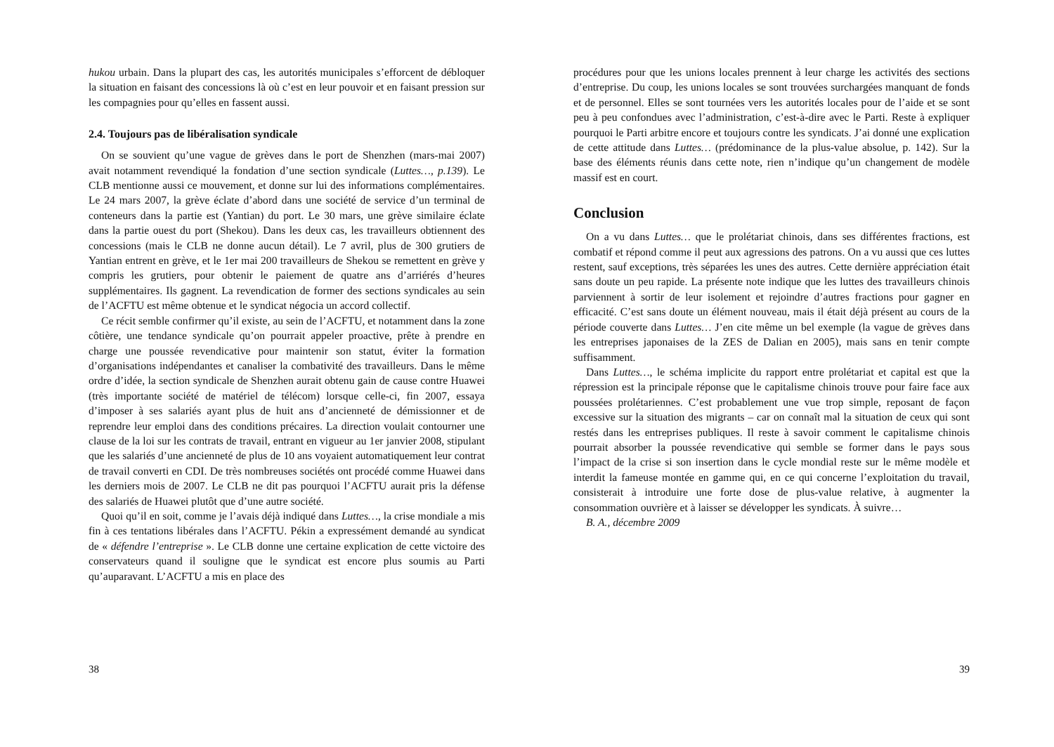hukou urbain. Dans la plupart des cas, les autorités municipales s’efforcent de débloquer la situation en faisant des concessions là où c’est en leur pouvoir et en faisant pression sur les compagnies pour qu’elles en fassent aussi.
2.4. Toujours pas de libéralisation syndicale
On se souvient qu’une vague de grèves dans le port de Shenzhen (mars-mai 2007) avait notamment revendiqué la fondation d’une section syndicale (Luttes…, p.139). Le CLB mentionne aussi ce mouvement, et donne sur lui des informations complémentaires. Le 24 mars 2007, la grève éclate d’abord dans une société de service d’un terminal de conteneurs dans la partie est (Yantian) du port. Le 30 mars, une grève similaire éclate dans la partie ouest du port (Shekou). Dans les deux cas, les travailleurs obtiennent des concessions (mais le CLB ne donne aucun détail). Le 7 avril, plus de 300 grutiers de Yantian entrent en grève, et le 1er mai 200 travailleurs de Shekou se remettent en grève y compris les grutiers, pour obtenir le paiement de quatre ans d’arriérés d’heures supplémentaires. Ils gagnent. La revendication de former des sections syndicales au sein de l’ACFTU est même obtenue et le syndicat négocia un accord collectif.
Ce récit semble confirmer qu’il existe, au sein de l’ACFTU, et notamment dans la zone côtière, une tendance syndicale qu’on pourrait appeler proactive, prête à prendre en charge une poussée revendicative pour maintenir son statut, éviter la formation d’organisations indépendantes et canaliser la combativité des travailleurs. Dans le même ordre d’idée, la section syndicale de Shenzhen aurait obtenu gain de cause contre Huawei (très importante société de matériel de télécom) lorsque celle-ci, fin 2007, essaya d’imposer à ses salariés ayant plus de huit ans d’ancienneté de démissionner et de reprendre leur emploi dans des conditions précaires. La direction voulait contourner une clause de la loi sur les contrats de travail, entrant en vigueur au 1er janvier 2008, stipulant que les salariés d’une ancienneté de plus de 10 ans voyaient automatiquement leur contrat de travail converti en CDI. De très nombreuses sociétés ont procédé comme Huawei dans les derniers mois de 2007. Le CLB ne dit pas pourquoi l’ACFTU aurait pris la défense des salariés de Huawei plutôt que d’une autre société.
Quoi qu’il en soit, comme je l’avais déjà indiqué dans Luttes…, la crise mondiale a mis fin à ces tentations libérales dans l’ACFTU. Pékin a expressément demandé au syndicat de « défendre l’entreprise ». Le CLB donne une certaine explication de cette victoire des conservateurs quand il souligne que le syndicat est encore plus soumis au Parti qu’auparavant. L’ACFTU a mis en place des
38
procédures pour que les unions locales prennent à leur charge les activités des sections d’entreprise. Du coup, les unions locales se sont trouvées surchargées manquant de fonds et de personnel. Elles se sont tournées vers les autorités locales pour de l’aide et se sont peu à peu confondues avec l’administration, c’est-à-dire avec le Parti. Reste à expliquer pourquoi le Parti arbitre encore et toujours contre les syndicats. J’ai donné une explication de cette attitude dans Luttes… (prédominance de la plus-value absolue, p. 142). Sur la base des éléments réunis dans cette note, rien n’indique qu’un changement de modèle massif est en court.
Conclusion
On a vu dans Luttes… que le prolétariat chinois, dans ses différentes fractions, est combatif et répond comme il peut aux agressions des patrons. On a vu aussi que ces luttes restent, sauf exceptions, très séparées les unes des autres. Cette dernière appréciation était sans doute un peu rapide. La présente note indique que les luttes des travailleurs chinois parviennent à sortir de leur isolement et rejoindre d’autres fractions pour gagner en efficacité. C’est sans doute un élément nouveau, mais il était déjà présent au cours de la période couverte dans Luttes… J’en cite même un bel exemple (la vague de grèves dans les entreprises japonaises de la ZES de Dalian en 2005), mais sans en tenir compte suffisamment.
Dans Luttes…, le schéma implicite du rapport entre prolétariat et capital est que la répression est la principale réponse que le capitalisme chinois trouve pour faire face aux poussées prolétariennes. C’est probablement une vue trop simple, reposant de façon excessive sur la situation des migrants – car on connaît mal la situation de ceux qui sont restés dans les entreprises publiques. Il reste à savoir comment le capitalisme chinois pourrait absorber la poussée revendicative qui semble se former dans le pays sous l’impact de la crise si son insertion dans le cycle mondial reste sur le même modèle et interdit la fameuse montée en gamme qui, en ce qui concerne l’exploitation du travail, consisterait à introduire une forte dose de plus-value relative, à augmenter la consommation ouvrière et à laisser se développer les syndicats. À suivre…
B. A., décembre 2009
39